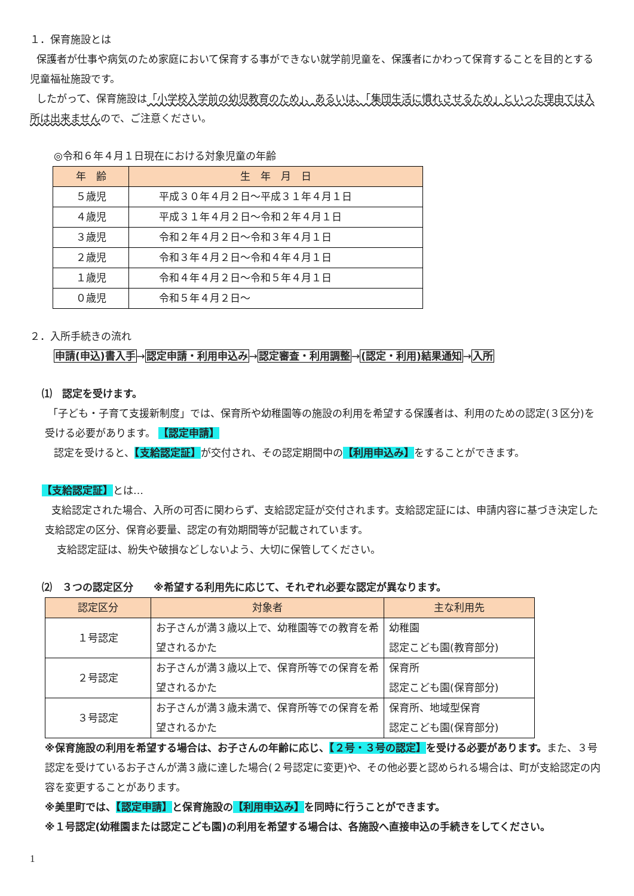１．保育施設とは
保護者が仕事や病気のため家庭において保育する事ができない就学前児童を、保護者にかわって保育することを目的とする児童福祉施設です。
したがって、保育施設は「小学校入学前の幼児教育のため」、あるいは、「集団生活に慣れさせるため」といった理由では入所は出来ませんので、ご注意ください。
◎令和６年４月１日現在における対象児童の年齢
| 年 齢 | 生 年 月 日 |
| --- | --- |
| ５歳児 | 平成３０年４月２日～平成３１年４月１日 |
| ４歳児 | 平成３１年４月２日～令和２年４月１日 |
| ３歳児 | 令和２年４月２日～令和３年４月１日 |
| ２歳児 | 令和３年４月２日～令和４年４月１日 |
| １歳児 | 令和４年４月２日～令和５年４月１日 |
| ０歳児 | 令和５年４月２日～ |
２．入所手続きの流れ
申請(申込)書入手→認定申請・利用申込み→認定審査・利用調整→(認定・利用)結果通知→入所
⑴　認定を受けます。
「子ども・子育て支援新制度」では、保育所や幼稚園等の施設の利用を希望する保護者は、利用のための認定(３区分)を受ける必要があります。 【認定申請】
認定を受けると、【支給認定証】が交付され、その認定期間中の【利用申込み】をすることができます。
【支給認定証】とは…
支給認定された場合、入所の可否に関わらず、支給認定証が交付されます。支給認定証には、申請内容に基づき決定した支給認定の区分、保育必要量、認定の有効期間等が記載されています。
支給認定証は、紛失や破損などしないよう、大切に保管してください。
⑵　３つの認定区分　　※希望する利用先に応じて、それぞれ必要な認定が異なります。
| 認定区分 | 対象者 | 主な利用先 |
| --- | --- | --- |
| １号認定 | お子さんが満３歳以上で、幼稚園等での教育を希望されるかた | 幼稚園 認定こども園(教育部分) |
| ２号認定 | お子さんが満３歳以上で、保育所等での保育を希望されるかた | 保育所 認定こども園(保育部分) |
| ３号認定 | お子さんが満３歳未満で、保育所等での保育を希望されるかた | 保育所、地域型保育 認定こども園(保育部分) |
※保育施設の利用を希望する場合は、お子さんの年齢に応じ、【２号・３号の認定】を受ける必要があります。また、３号認定を受けているお子さんが満３歳に達した場合(２号認定に変更)や、その他必要と認められる場合は、町が支給認定の内容を変更することがあります。
※美里町では、【認定申請】と保育施設の【利用申込み】を同時に行うことができます。
※１号認定(幼稚園または認定こども園)の利用を希望する場合は、各施設へ直接申込の手続きをしてください。
1